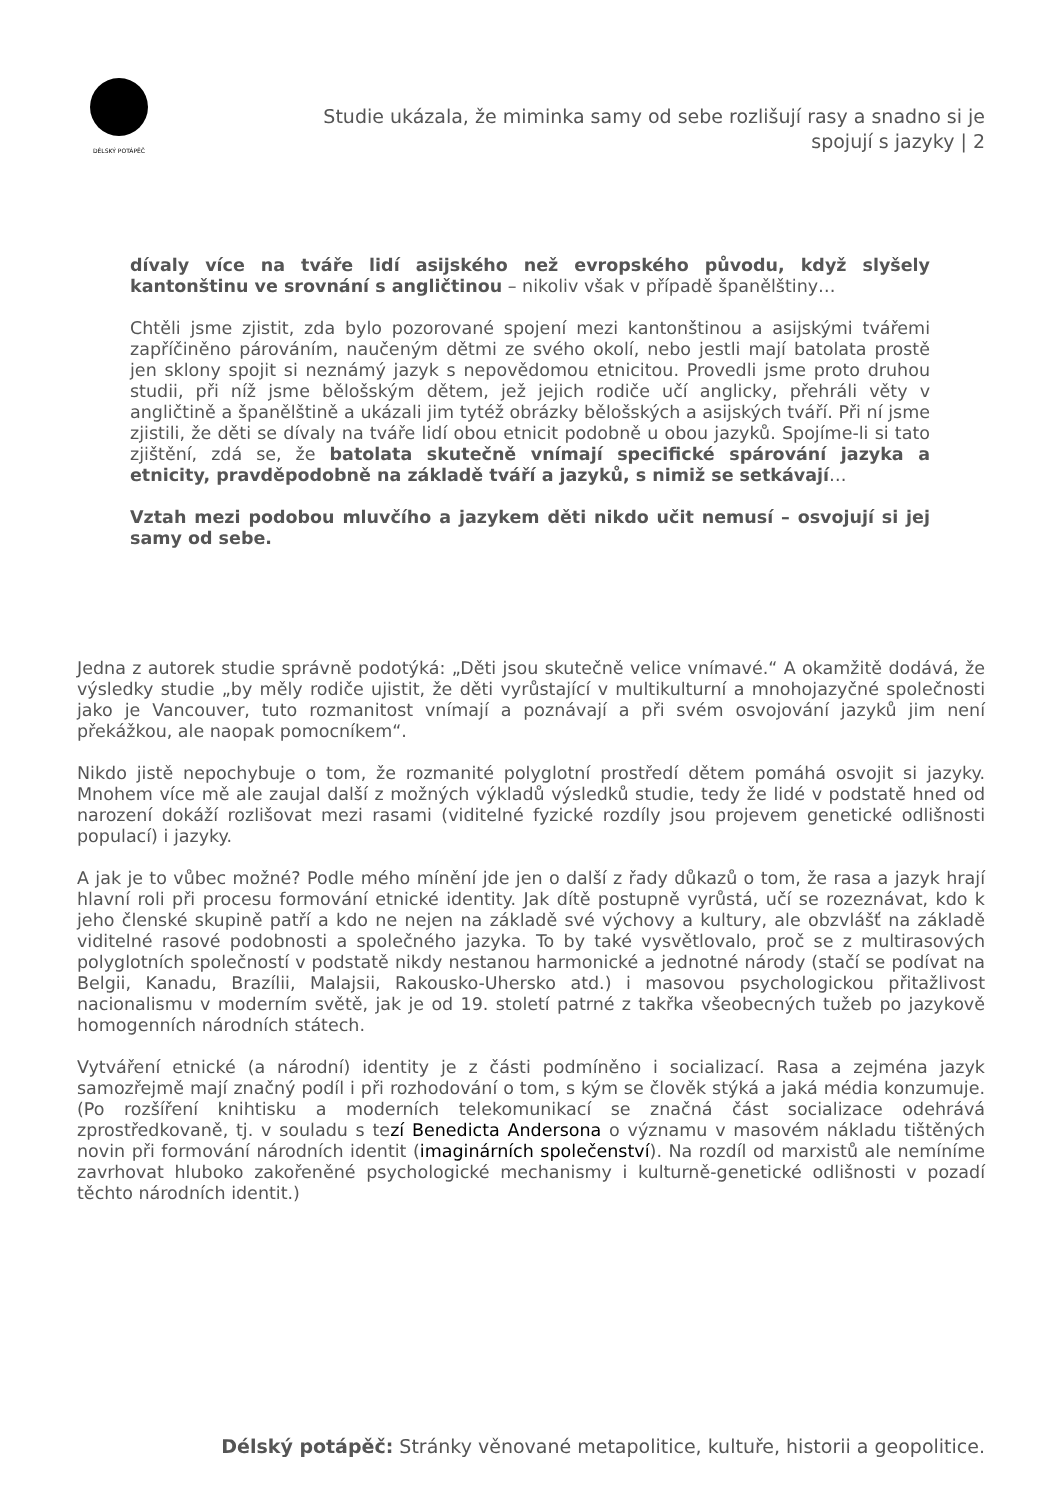DÉLSKÝ POTÁPĚČ
Studie ukázala, že miminka samy od sebe rozlišují rasy a snadno si je spojují s jazyky | 2
dívaly více na tváře lidí asijského než evropského původu, když slyšely kantonštinu ve srovnání s angličtinou – nikoliv však v případě španělštiny…
Chtěli jsme zjistit, zda bylo pozorované spojení mezi kantonštinou a asijskými tvářemi zapříčiněno párováním, naučeným dětmi ze svého okolí, nebo jestli mají batolata prostě jen sklony spojit si neznámý jazyk s nepovědomou etnicitou. Provedli jsme proto druhou studii, při níž jsme bělošským dětem, jež jejich rodiče učí anglicky, přehráli věty v angličtině a španělštině a ukázali jim tytéž obrázky bělošských a asijských tváří. Při ní jsme zjistili, že děti se dívaly na tváře lidí obou etnicit podobně u obou jazyků. Spojíme-li si tato zjištění, zdá se, že batolata skutečně vnímají specifické spárování jazyka a etnicity, pravděpodobně na základě tváří a jazyků, s nimiž se setkávají…
Vztah mezi podobou mluvčího a jazykem děti nikdo učit nemusí – osvojují si jej samy od sebe.
Jedna z autorek studie správně podotýká: „Děti jsou skutečně velice vnímavé.“ A okamžitě dodává, že výsledky studie „by měly rodiče ujistit, že děti vyrůstající v multikulturní a mnohojazyčné společnosti jako je Vancouver, tuto rozmanitost vnímají a poznávají a při svém osvojování jazyků jim není překážkou, ale naopak pomocníkem“.
Nikdo jistě nepochybuje o tom, že rozmanité polyglotní prostředí dětem pomáhá osvojit si jazyky. Mnohem více mě ale zaujal další z možných výkladů výsledků studie, tedy že lidé v podstatě hned od narození dokáží rozlišovat mezi rasami (viditelné fyzické rozdíly jsou projevem genetické odlišnosti populací) i jazyky.
A jak je to vůbec možné? Podle mého mínění jde jen o další z řady důkazů o tom, že rasa a jazyk hrají hlavní roli při procesu formování etnické identity. Jak dítě postupně vyrůstá, učí se rozeznávat, kdo k jeho členské skupině patří a kdo ne nejen na základě své výchovy a kultury, ale obzvlášť na základě viditelné rasové podobnosti a společného jazyka. To by také vysvětlovalo, proč se z multirasových polyglotních společností v podstatě nikdy nestanou harmonické a jednotné národy (stačí se podívat na Belgii, Kanadu, Brazílii, Malajsii, Rakousko-Uhersko atd.) i masovou psychologickou přitažlivost nacionalismu v moderním světě, jak je od 19. století patrné z takřka všeobecných tužeb po jazykově homogenních národních státech.
Vytváření etnické (a národní) identity je z části podmíněno i socializací. Rasa a zejména jazyk samozřejmě mají značný podíl i při rozhodování o tom, s kým se člověk stýká a jaká média konzumuje. (Po rozšíření knihtisku a moderních telekomunikací se značná část socializace odehrává zprostředkovaně, tj. v souladu s tezí Benedicta Andersona o významu v masovém nákladu tištěných novin při formování národních identit (imaginárních společenství). Na rozdíl od marxistů ale nemíníme zavrhovat hluboko zakořeněné psychologické mechanismy i kulturně-genetické odlišnosti v pozadí těchto národních identit.)
Délský potápěč: Stránky věnované metapolitice, kultuře, historii a geopolitice.